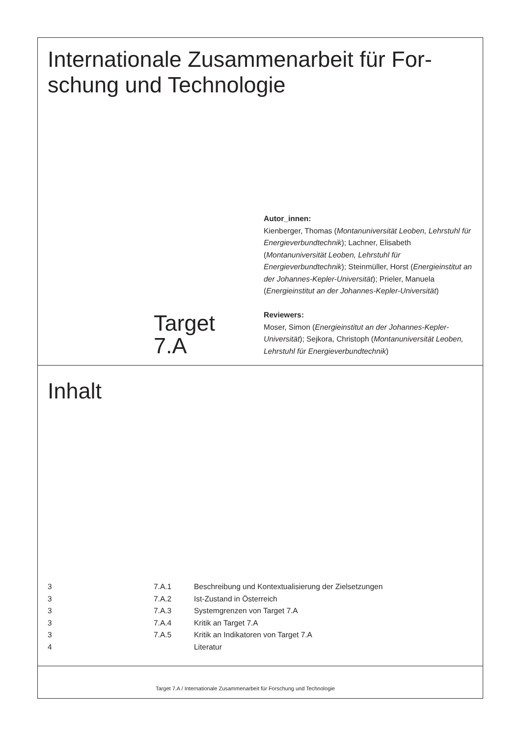Internationale Zusammenarbeit für For-
schung und Technologie
Target
7.A
Autor_innen:
Kienberger, Thomas (Montanuniversität Leoben, Lehrstuhl für Energieverbundtechnik); Lachner, Elisabeth (Montanuniversität Leoben, Lehrstuhl für Energieverbundtechnik); Steinmüller, Horst (Energieinstitut an der Johannes-Kepler-Universität); Prieler, Manuela (Energieinstitut an der Johannes-Kepler-Universität)
Reviewers:
Moser, Simon (Energieinstitut an der Johannes-Kepler-Universität); Sejkora, Christoph (Montanuniversität Leoben, Lehrstuhl für Energieverbundtechnik)
Inhalt
| 3 | 7.A.1 | Beschreibung und Kontextualisierung der Zielsetzungen |
| 3 | 7.A.2 | Ist-Zustand in Österreich |
| 3 | 7.A.3 | Systemgrenzen von Target 7.A |
| 3 | 7.A.4 | Kritik an Target 7.A |
| 3 | 7.A.5 | Kritik an Indikatoren von Target 7.A |
| 4 | | Literatur |
Target 7.A / Internationale Zusammenarbeit für Forschung und Technologie